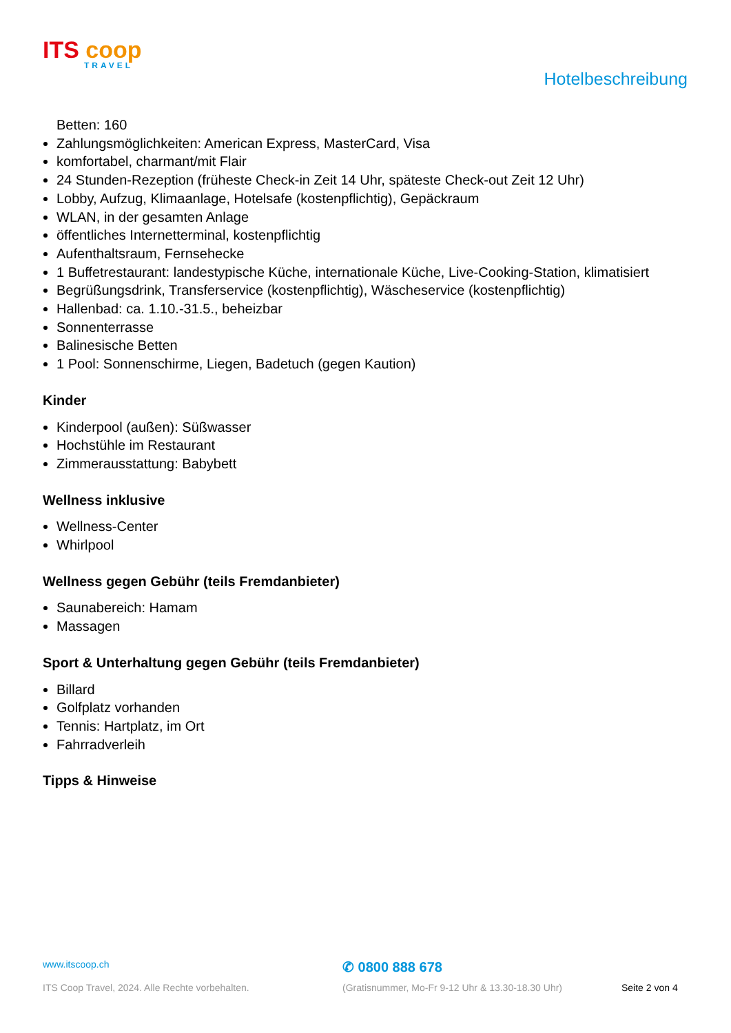ITS coop
TRAVEL
Hotelbeschreibung
Betten: 160
Zahlungsmöglichkeiten: American Express, MasterCard, Visa
komfortabel, charmant/mit Flair
24 Stunden-Rezeption (früheste Check-in Zeit 14 Uhr, späteste Check-out Zeit 12 Uhr)
Lobby, Aufzug, Klimaanlage, Hotelsafe (kostenpflichtig), Gepäckraum
WLAN, in der gesamten Anlage
öffentliches Internetterminal, kostenpflichtig
Aufenthaltsraum, Fernsehecke
1 Buffetrestaurant: landestypische Küche, internationale Küche, Live-Cooking-Station, klimatisiert
Begrüßungsdrink, Transferservice (kostenpflichtig), Wäscheservice (kostenpflichtig)
Hallenbad: ca. 1.10.-31.5., beheizbar
Sonnenterrasse
Balinesische Betten
1 Pool: Sonnenschirme, Liegen, Badetuch (gegen Kaution)
Kinder
Kinderpool (außen): Süßwasser
Hochstühle im Restaurant
Zimmerausstattung: Babybett
Wellness inklusive
Wellness-Center
Whirlpool
Wellness gegen Gebühr (teils Fremdanbieter)
Saunabereich: Hamam
Massagen
Sport & Unterhaltung gegen Gebühr (teils Fremdanbieter)
Billard
Golfplatz vorhanden
Tennis: Hartplatz, im Ort
Fahrradverleih
Tipps & Hinweise
www.itscoop.ch
✆ 0800 888 678
ITS Coop Travel, 2024. Alle Rechte vorbehalten. (Gratisnummer, Mo-Fr 9-12 Uhr & 13.30-18.30 Uhr) Seite 2 von 4